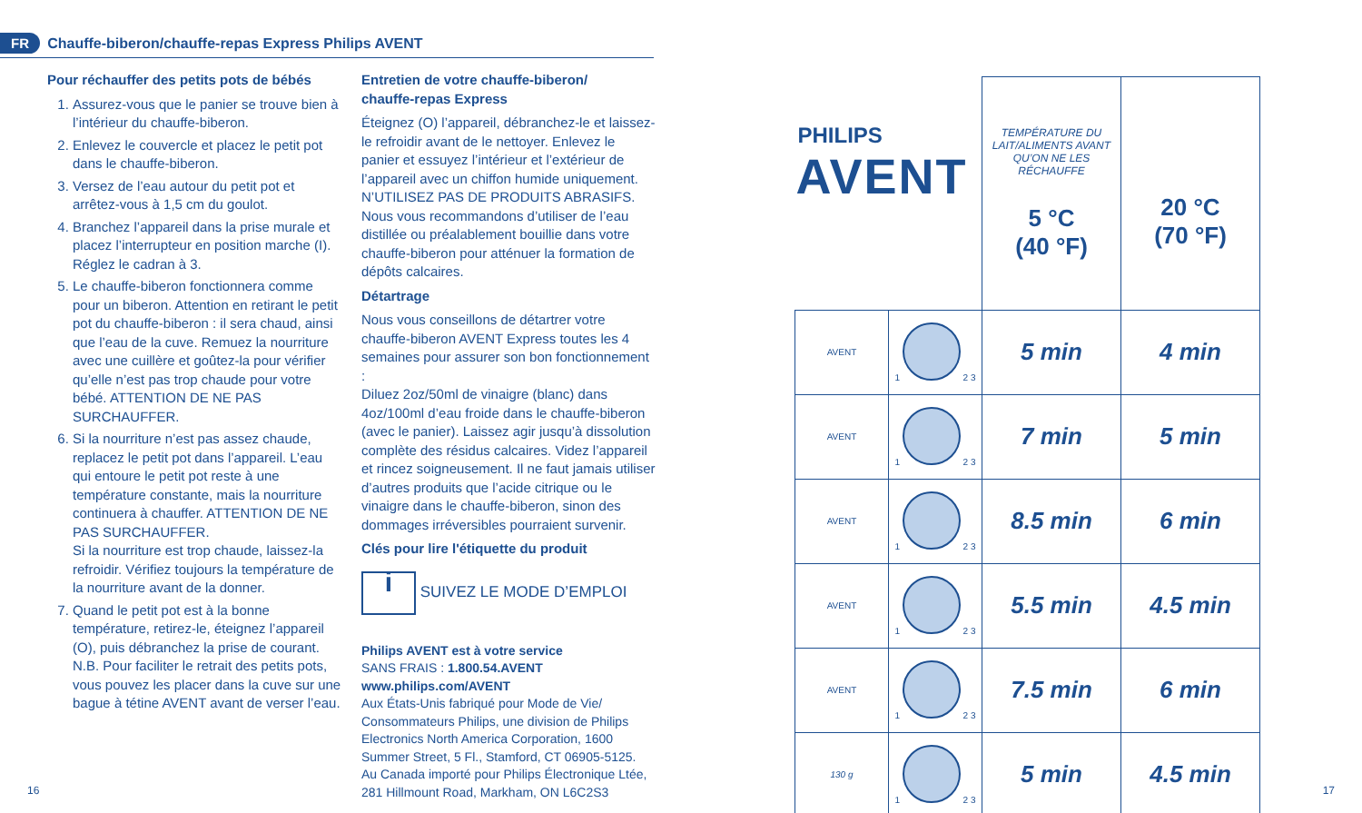FR Chauffe-biberon/chauffe-repas Express Philips AVENT
Pour réchauffer des petits pots de bébés
1. Assurez-vous que le panier se trouve bien à l’intérieur du chauffe-biberon.
2. Enlevez le couvercle et placez le petit pot dans le chauffe-biberon.
3. Versez de l’eau autour du petit pot et arrêtez-vous à 1,5 cm du goulot.
4. Branchez l’appareil dans la prise murale et placez l’interrupteur en position marche (I). Réglez le cadran à 3.
5. Le chauffe-biberon fonctionnera comme pour un biberon. Attention en retirant le petit pot du chauffe-biberon : il sera chaud, ainsi que l’eau de la cuve. Remuez la nourriture avec une cuillère et goûtez-la pour vérifier qu’elle n’est pas trop chaude pour votre bébé. ATTENTION DE NE PAS SURCHAUFFER.
6. Si la nourriture n’est pas assez chaude, replacez le petit pot dans l’appareil. L’eau qui entoure le petit pot reste à une température constante, mais la nourriture continuera à chauffer. ATTENTION DE NE PAS SURCHAUFFER.
Si la nourriture est trop chaude, laissez-la refroidir. Vérifiez toujours la température de la nourriture avant de la donner.
7. Quand le petit pot est à la bonne température, retirez-le, éteignez l’appareil (O), puis débranchez la prise de courant.
N.B. Pour faciliter le retrait des petits pots, vous pouvez les placer dans la cuve sur une bague à tétine AVENT avant de verser l’eau.
Entretien de votre chauffe-biberon/
chauffe-repas Express
Éteignez (O) l’appareil, débranchez-le et laissez-le refroidir avant de le nettoyer. Enlevez le panier et essuyez l’intérieur et l’extérieur de l’appareil avec un chiffon humide uniquement. N’UTILISEZ PAS DE PRODUITS ABRASIFS. Nous vous recommandons d’utiliser de l’eau distillée ou préalablement bouillie dans votre chauffe-biberon pour atténuer la formation de dépôts calcaires.
Détartrage
Nous vous conseillons de détartrer votre chauffe-biberon AVENT Express toutes les 4 semaines pour assurer son bon fonctionnement :
Diluez 2oz/50ml de vinaigre (blanc) dans 4oz/100ml d’eau froide dans le chauffe-biberon (avec le panier). Laissez agir jusqu’à dissolution complète des résidus calcaires. Videz l’appareil et rincez soigneusement. Il ne faut jamais utiliser d’autres produits que l’acide citrique ou le vinaigre dans le chauffe-biberon, sinon des dommages irréversibles pourraient survenir.
Clés pour lire l'étiquette du produit
i SUIVEZ LE MODE D’EMPLOI
Philips AVENT est à votre service
SANS FRAIS : 1.800.54.AVENT
www.philips.com/AVENT
Aux États-Unis fabriqué pour Mode de Vie/ Consommateurs Philips, une division de Philips Electronics North America Corporation, 1600 Summer Street, 5 Fl., Stamford, CT 06905-5125.
Au Canada importé pour Philips Électronique Ltée, 281 Hillmount Road, Markham, ON L6C2S3
16 17
| PHILIPS AVENT | | TEMPÉRATURE DU LAIT/ALIMENTS AVANT QU’ON NE LES RÉCHAUFFE 5 °C (40 °F) | 20 °C (70 °F) |
| AVENT | 1 2 3 | 5 min | 4 min |
| AVENT | 1 2 3 | 7 min | 5 min |
| AVENT | 1 2 3 | 8.5 min | 6 min |
| AVENT | 1 2 3 | 5.5 min | 4.5 min |
| AVENT | 1 2 3 | 7.5 min | 6 min |
| 130 g | 1 2 3 | 5 min | 4.5 min |